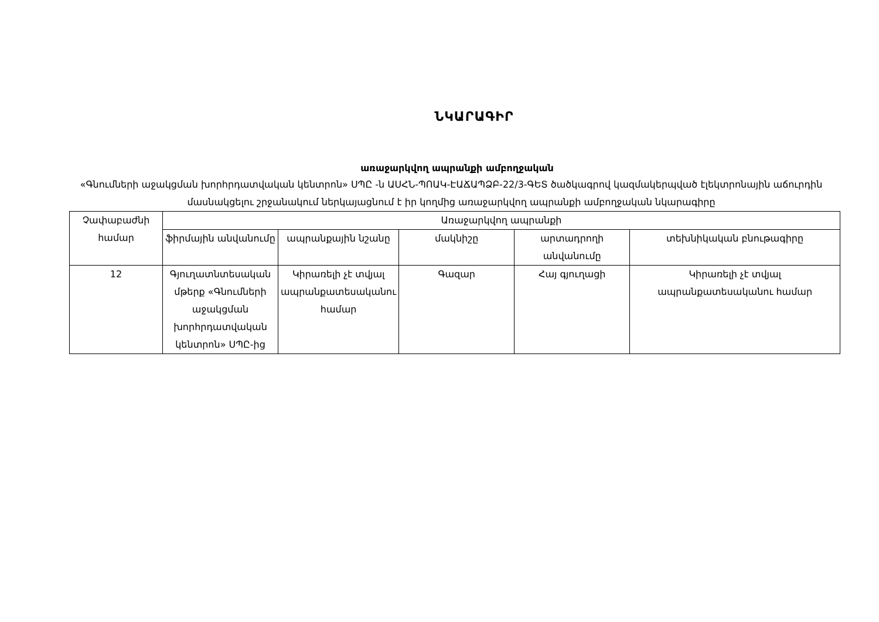ՆԿԱՐԱԳԻՐ
առաջարկվող ապրանքի ամբողջական
«Գնումների աջակցման խորհրդատվական կենտրոն» ՍՊԸ -ն ԱՍՀՆ-ՊՈԱԿ-ԷԱՃԱՊՁԲ-22/3-ԳԵՏ ծածկագրով կազմակերպված էլեկտրոնային աճուրդին մասնակցելու շրջանակում ներկայացնում է իր կողմից առաջարկվող ապրանքի ամբողջական նկարագիրը
| Չափաբաժնի համար | Առաջարկվող ապրանքի | | | | |
| --- | --- | --- | --- | --- | --- |
| | ֆիրմային անվանումը | ապրանքային նշանը | մակնիշը | արտադրողի անվանումը | տեխնիկական բնութագիրը |
| 12 | Գյուղատնտեսական մթերք «Գնումների աջակցման խորհրդատվական կենտրոն» ՍՊԸ-ից | Կիրառելի չէ տվյալ ապրանքատեսականու համար | Գազար | Հայ գյուղացի | Կիրառելի չէ տվյալ ապրանքատեսականու համար |